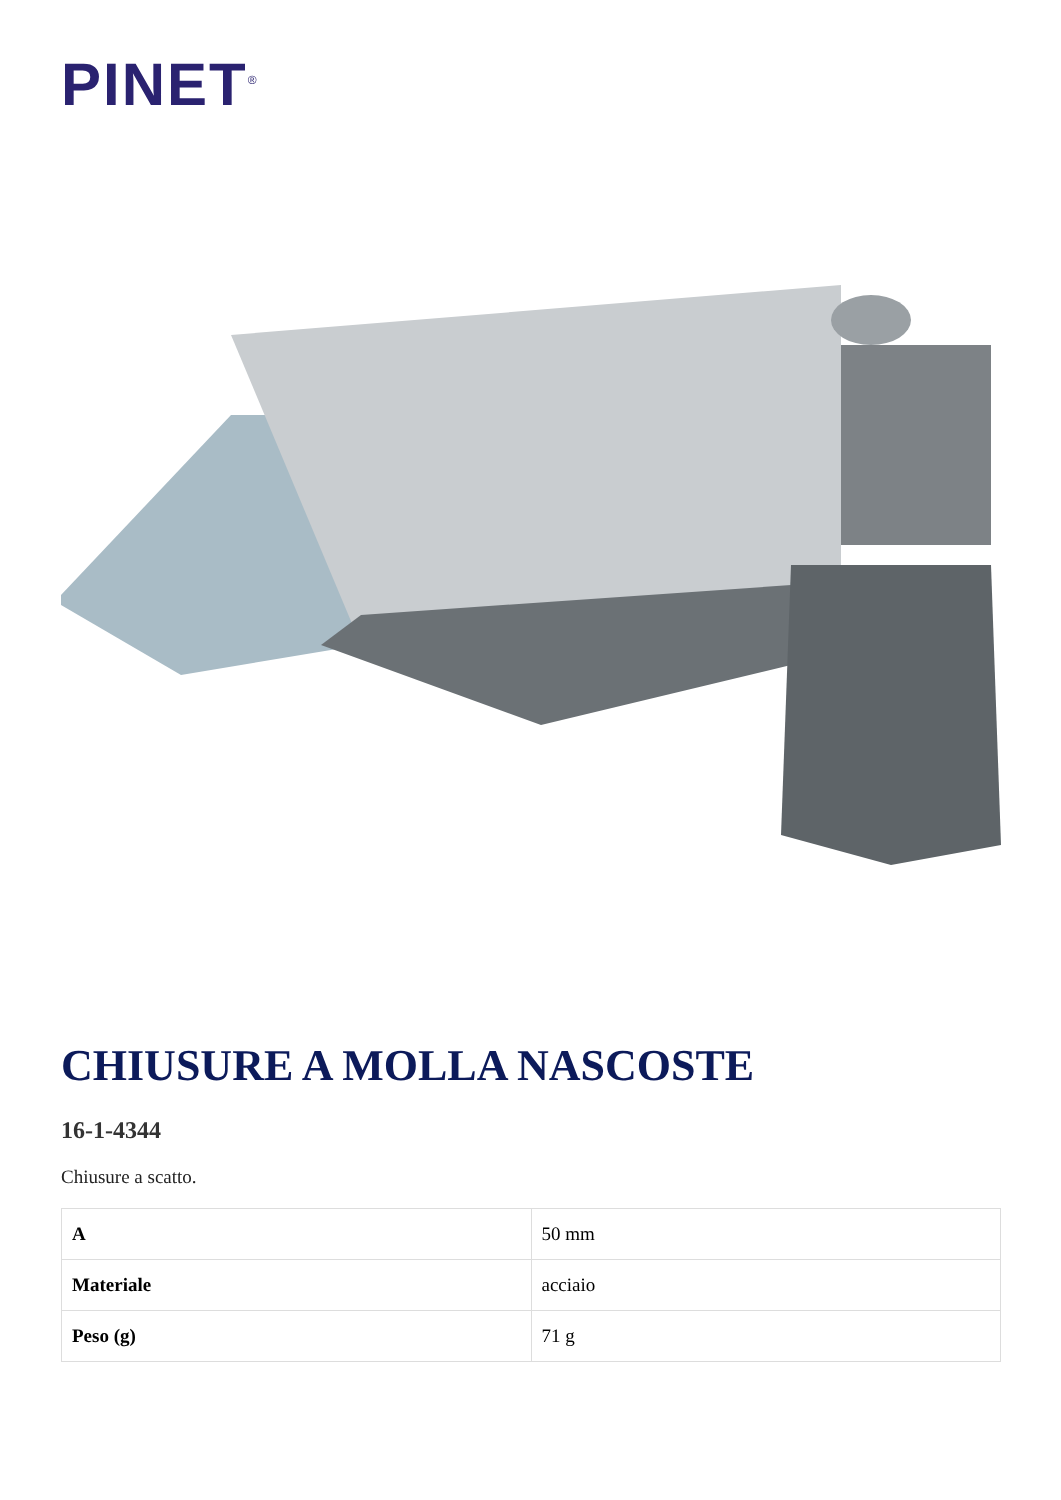PINET<sup>®</sup>
CHIUSURE A MOLLA NASCOSTE
16-1-4344
Chiusure a scatto.
| A | 50 mm |
| Materiale | acciaio |
| Peso (g) | 71 g |